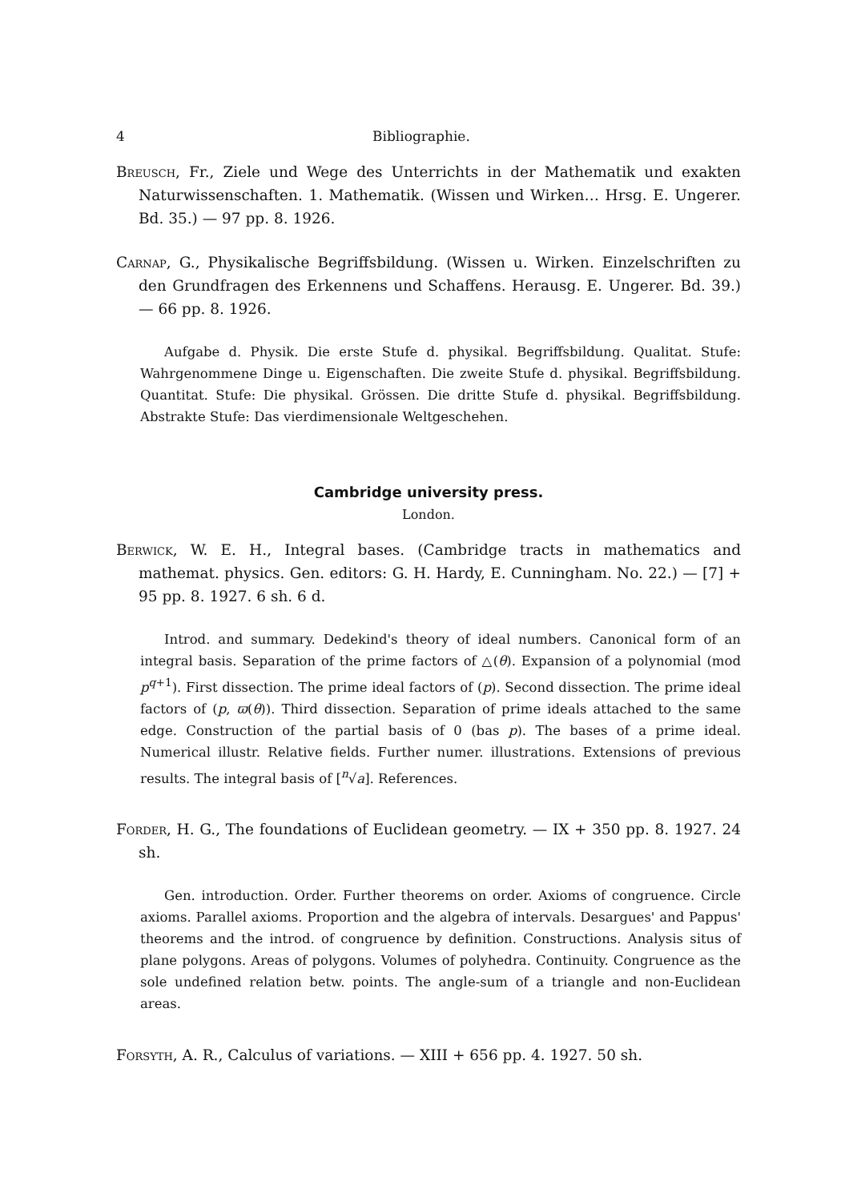4 Bibliographie.
Breusch, Fr., Ziele und Wege des Unterrichts in der Mathematik und exakten Naturwissenschaften. 1. Mathematik. (Wissen und Wirken… Hrsg. E. Ungerer. Bd. 35.) — 97 pp. 8. 1926.
Carnap, G., Physikalische Begriffsbildung. (Wissen u. Wirken. Einzelschriften zu den Grundfragen des Erkennens und Schaffens. Herausg. E. Ungerer. Bd. 39.) — 66 pp. 8. 1926.
Aufgabe d. Physik. Die erste Stufe d. physikal. Begriffsbildung. Qualitat. Stufe: Wahrgenommene Dinge u. Eigenschaften. Die zweite Stufe d. physikal. Begriffsbildung. Quantitat. Stufe: Die physikal. Grössen. Die dritte Stufe d. physikal. Begriffsbildung. Abstrakte Stufe: Das vierdimensionale Weltgeschehen.
Cambridge university press.
London.
Berwick, W. E. H., Integral bases. (Cambridge tracts in mathematics and mathemat. physics. Gen. editors: G. H. Hardy, E. Cunningham. No. 22.) — [7] + 95 pp. 8. 1927. 6 sh. 6 d.
Introd. and summary. Dedekind's theory of ideal numbers. Canonical form of an integral basis. Separation of the prime factors of △(θ). Expansion of a polynomial (mod p<sup>q+1</sup>). First dissection. The prime ideal factors of (p). Second dissection. The prime ideal factors of (p, ϖ(θ)). Third dissection. Separation of prime ideals attached to the same edge. Construction of the partial basis of 0 (bas p). The bases of a prime ideal. Numerical illustr. Relative fields. Further numer. illustrations. Extensions of previous results. The integral basis of [<sup>n</sup>√a]. References.
Forder, H. G., The foundations of Euclidean geometry. — IX + 350 pp. 8. 1927. 24 sh.
Gen. introduction. Order. Further theorems on order. Axioms of congruence. Circle axioms. Parallel axioms. Proportion and the algebra of intervals. Desargues' and Pappus' theorems and the introd. of congruence by definition. Constructions. Analysis situs of plane polygons. Areas of polygons. Volumes of polyhedra. Continuity. Congruence as the sole undefined relation betw. points. The angle-sum of a triangle and non-Euclidean areas.
Forsyth, A. R., Calculus of variations. — XIII + 656 pp. 4. 1927. 50 sh.